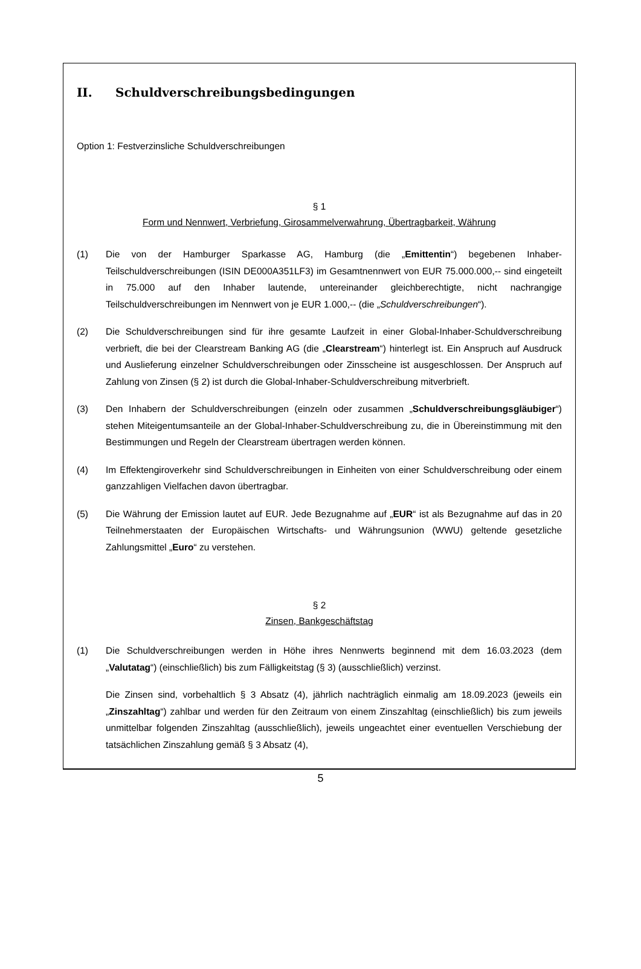II. Schuldverschreibungsbedingungen
Option 1: Festverzinsliche Schuldverschreibungen
§ 1
Form und Nennwert, Verbriefung, Girosammelverwahrung, Übertragbarkeit, Währung
(1) Die von der Hamburger Sparkasse AG, Hamburg (die „Emittentin“) begebenen Inhaber-Teilschuldverschreibungen (ISIN DE000A351LF3) im Gesamtnennwert von EUR 75.000.000,-- sind eingeteilt in 75.000 auf den Inhaber lautende, untereinander gleichberechtigte, nicht nachrangige Teilschuldverschreibungen im Nennwert von je EUR 1.000,-- (die „Schuldverschreibungen“).
(2) Die Schuldverschreibungen sind für ihre gesamte Laufzeit in einer Global-Inhaber-Schuldverschreibung verbrieft, die bei der Clearstream Banking AG (die „Clearstream“) hinterlegt ist. Ein Anspruch auf Ausdruck und Auslieferung einzelner Schuldverschreibungen oder Zinsscheine ist ausgeschlossen. Der Anspruch auf Zahlung von Zinsen (§ 2) ist durch die Global-Inhaber-Schuldverschreibung mitverbrieft.
(3) Den Inhabern der Schuldverschreibungen (einzeln oder zusammen „Schuldverschreibungs­gläubiger“) stehen Miteigentumsanteile an der Global-Inhaber-Schuldverschreibung zu, die in Übereinstimmung mit den Bestimmungen und Regeln der Clearstream übertragen werden können.
(4) Im Effektengiroverkehr sind Schuldverschreibungen in Einheiten von einer Schuldverschreibung oder einem ganzzahligen Vielfachen davon übertragbar.
(5) Die Währung der Emission lautet auf EUR. Jede Bezugnahme auf „EUR“ ist als Bezugnahme auf das in 20 Teilnehmerstaaten der Europäischen Wirtschafts- und Währungsunion (WWU) geltende gesetzliche Zahlungsmittel „Euro“ zu verstehen.
§ 2
Zinsen, Bankgeschäftstag
(1) Die Schuldverschreibungen werden in Höhe ihres Nennwerts beginnend mit dem 16.03.2023 (dem „Valutatag“) (einschließlich) bis zum Fälligkeitstag (§ 3) (ausschließlich) verzinst.
Die Zinsen sind, vorbehaltlich § 3 Absatz (4), jährlich nachträglich einmalig am 18.09.2023 (jeweils ein „Zinszahltag“) zahlbar und werden für den Zeitraum von einem Zinszahltag (einschließlich) bis zum jeweils unmittelbar folgenden Zinszahltag (ausschließlich), jeweils ungeachtet einer eventuellen Verschiebung der tatsächlichen Zinszahlung gemäß § 3 Absatz (4),
5